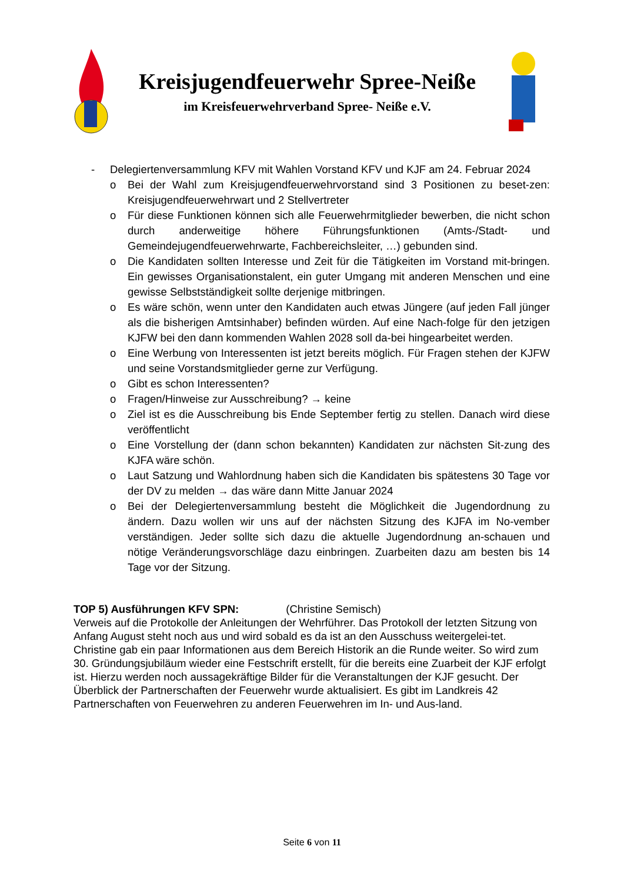Kreisjugendfeuerwehr Spree-Neiße
im Kreisfeuerwehrverband Spree- Neiße e.V.
- Delegiertenversammlung KFV mit Wahlen Vorstand KFV und KJF am 24. Februar 2024
o Bei der Wahl zum Kreisjugendfeuerwehrvorstand sind 3 Positionen zu beset-zen: Kreisjugendfeuerwehrwart und 2 Stellvertreter
o Für diese Funktionen können sich alle Feuerwehrmitglieder bewerben, die nicht schon durch anderweitige höhere Führungsfunktionen (Amts-/Stadt- und Gemeindejugendfeuerwehrwarte, Fachbereichsleiter, …) gebunden sind.
o Die Kandidaten sollten Interesse und Zeit für die Tätigkeiten im Vorstand mit-bringen. Ein gewisses Organisationstalent, ein guter Umgang mit anderen Menschen und eine gewisse Selbstständigkeit sollte derjenige mitbringen.
o Es wäre schön, wenn unter den Kandidaten auch etwas Jüngere (auf jeden Fall jünger als die bisherigen Amtsinhaber) befinden würden. Auf eine Nach-folge für den jetzigen KJFW bei den dann kommenden Wahlen 2028 soll da-bei hingearbeitet werden.
o Eine Werbung von Interessenten ist jetzt bereits möglich. Für Fragen stehen der KJFW und seine Vorstandsmitglieder gerne zur Verfügung.
o Gibt es schon Interessenten?
o Fragen/Hinweise zur Ausschreibung? → keine
o Ziel ist es die Ausschreibung bis Ende September fertig zu stellen. Danach wird diese veröffentlicht
o Eine Vorstellung der (dann schon bekannten) Kandidaten zur nächsten Sit-zung des KJFA wäre schön.
o Laut Satzung und Wahlordnung haben sich die Kandidaten bis spätestens 30 Tage vor der DV zu melden → das wäre dann Mitte Januar 2024
o Bei der Delegiertenversammlung besteht die Möglichkeit die Jugendordnung zu ändern. Dazu wollen wir uns auf der nächsten Sitzung des KJFA im No-vember verständigen. Jeder sollte sich dazu die aktuelle Jugendordnung an-schauen und nötige Veränderungsvorschläge dazu einbringen. Zuarbeiten dazu am besten bis 14 Tage vor der Sitzung.
TOP 5) Ausführungen KFV SPN: (Christine Semisch)
Verweis auf die Protokolle der Anleitungen der Wehrführer. Das Protokoll der letzten Sitzung von Anfang August steht noch aus und wird sobald es da ist an den Ausschuss weitergelei-tet.
Christine gab ein paar Informationen aus dem Bereich Historik an die Runde weiter. So wird zum 30. Gründungsjubiläum wieder eine Festschrift erstellt, für die bereits eine Zuarbeit der KJF erfolgt ist. Hierzu werden noch aussagekräftige Bilder für die Veranstaltungen der KJF gesucht. Der Überblick der Partnerschaften der Feuerwehr wurde aktualisiert. Es gibt im Landkreis 42 Partnerschaften von Feuerwehren zu anderen Feuerwehren im In- und Aus-land.
Seite 6 von 11